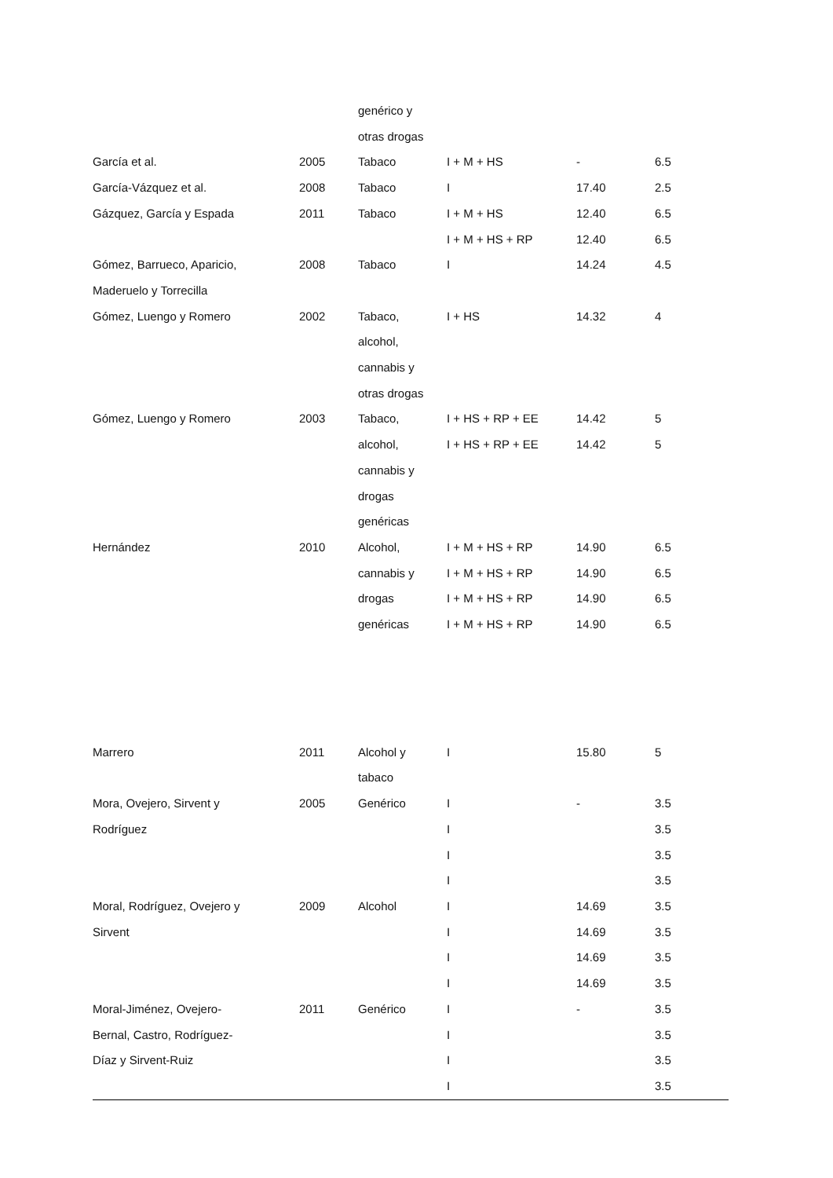| | | genérico y | | | |
| | | otras drogas | | | |
| García et al. | 2005 | Tabaco | I + M + HS | - | 6.5 |
| García-Vázquez et al. | 2008 | Tabaco | I | 17.40 | 2.5 |
| Gázquez, García y Espada | 2011 | Tabaco | I + M + HS | 12.40 | 6.5 |
| | | | I + M + HS + RP | 12.40 | 6.5 |
| Gómez, Barrueco, Aparicio, | 2008 | Tabaco | I | 14.24 | 4.5 |
| Maderuelo y Torrecilla | | | | | |
| Gómez, Luengo y Romero | 2002 | Tabaco, | I + HS | 14.32 | 4 |
| | | alcohol, | | | |
| | | cannabis y | | | |
| | | otras drogas | | | |
| Gómez, Luengo y Romero | 2003 | Tabaco, | I + HS + RP + EE | 14.42 | 5 |
| | | alcohol, | I + HS + RP + EE | 14.42 | 5 |
| | | cannabis y | | | |
| | | drogas | | | |
| | | genéricas | | | |
| Hernández | 2010 | Alcohol, | I + M + HS + RP | 14.90 | 6.5 |
| | | cannabis y | I + M + HS + RP | 14.90 | 6.5 |
| | | drogas | I + M + HS + RP | 14.90 | 6.5 |
| | | genéricas | I + M + HS + RP | 14.90 | 6.5 |
| Marrero | 2011 | Alcohol y | I | 15.80 | 5 |
| | | tabaco | | | |
| Mora, Ovejero, Sirvent y | 2005 | Genérico | I | - | 3.5 |
| Rodríguez | | | I | | 3.5 |
| | | | I | | 3.5 |
| | | | I | | 3.5 |
| Moral, Rodríguez, Ovejero y | 2009 | Alcohol | I | 14.69 | 3.5 |
| Sirvent | | | I | 14.69 | 3.5 |
| | | | I | 14.69 | 3.5 |
| | | | I | 14.69 | 3.5 |
| Moral-Jiménez, Ovejero- | 2011 | Genérico | I | - | 3.5 |
| Bernal, Castro, Rodríguez- | | | I | | 3.5 |
| Díaz y Sirvent-Ruiz | | | I | | 3.5 |
| | | | I | | 3.5 |